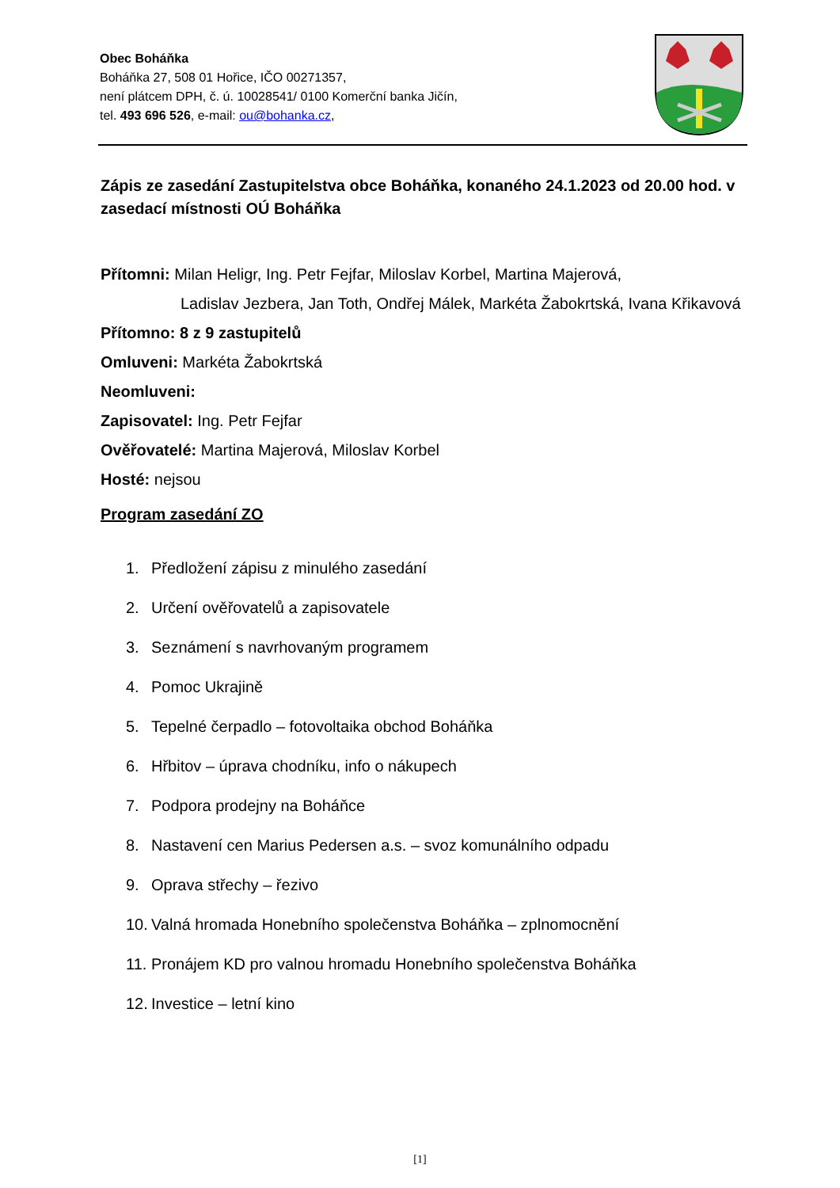Obec Boháňka
Boháňka 27, 508 01 Hořice, IČO 00271357,
není plátcem DPH, č. ú. 10028541/ 0100 Komerční banka Jičín,
tel. 493 696 526, e-mail: ou@bohanka.cz,
Zápis ze zasedání Zastupitelstva obce Boháňka, konaného 24.1.2023 od 20.00 hod. v zasedací místnosti OÚ Boháňka
Přítomni: Milan Heligr, Ing. Petr Fejfar, Miloslav Korbel, Martina Majerová,
Ladislav Jezbera, Jan Toth, Ondřej Málek, Markéta Žabokrtská, Ivana Křikavová
Přítomno: 8 z 9 zastupitelů
Omluveni: Markéta Žabokrtská
Neomluveni:
Zapisovatel: Ing. Petr Fejfar
Ověřovatelé: Martina Majerová, Miloslav Korbel
Hosté: nejsou
Program zasedání ZO
1. Předložení zápisu z minulého zasedání
2. Určení ověřovatelů a zapisovatele
3. Seznámení s navrhovaným programem
4. Pomoc Ukrajině
5. Tepelné čerpadlo – fotovoltaika obchod Boháňka
6. Hřbitov – úprava chodníku, info o nákupech
7. Podpora prodejny na Boháňce
8. Nastavení cen Marius Pedersen a.s. – svoz komunálního odpadu
9. Oprava střechy – řezivo
10. Valná hromada Honebního společenstva Boháňka – zplnomocnění
11. Pronájem KD pro valnou hromadu Honebního společenstva Boháňka
12. Investice – letní kino
[1]